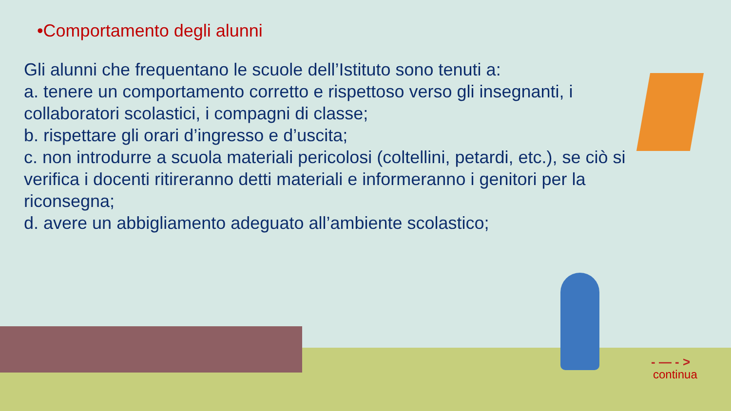•Comportamento degli alunni
Gli alunni che frequentano le scuole dell’Istituto sono tenuti a:
a. tenere un comportamento corretto e rispettoso verso gli insegnanti, i collaboratori scolastici, i compagni di classe;
b. rispettare gli orari d’ingresso e d’uscita;
c. non introdurre a scuola materiali pericolosi (coltellini, petardi, etc.), se ciò si verifica i docenti ritireranno detti materiali e informeranno i genitori per la riconsegna;
d. avere un abbigliamento adeguato all’ambiente scolastico;
- — - >
continua